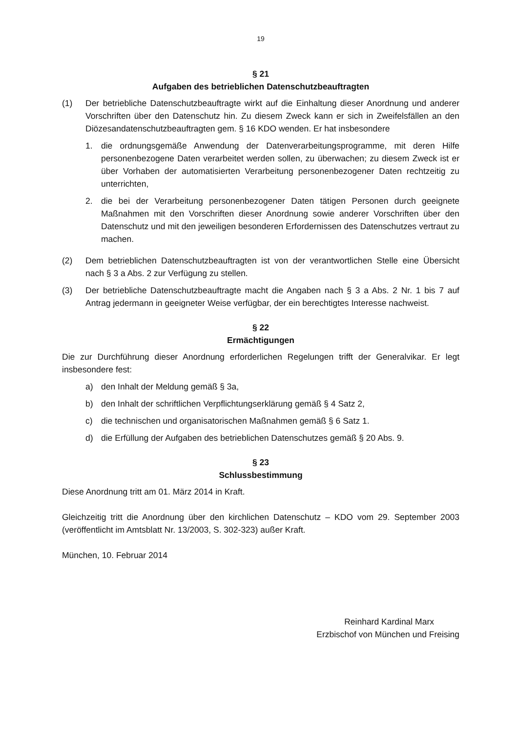19
§ 21
Aufgaben des betrieblichen Datenschutzbeauftragten
(1) Der betriebliche Datenschutzbeauftragte wirkt auf die Einhaltung dieser Anordnung und anderer Vorschriften über den Datenschutz hin. Zu diesem Zweck kann er sich in Zweifelsfällen an den Diözesandatenschutzbeauftragten gem. § 16 KDO wenden. Er hat insbesondere
1. die ordnungsgemäße Anwendung der Datenverarbeitungsprogramme, mit deren Hilfe personenbezogene Daten verarbeitet werden sollen, zu überwachen; zu diesem Zweck ist er über Vorhaben der automatisierten Verarbeitung personenbezogener Daten rechtzeitig zu unterrichten,
2. die bei der Verarbeitung personenbezogener Daten tätigen Personen durch geeignete Maßnahmen mit den Vorschriften dieser Anordnung sowie anderer Vorschriften über den Datenschutz und mit den jeweiligen besonderen Erfordernissen des Datenschutzes vertraut zu machen.
(2) Dem betrieblichen Datenschutzbeauftragten ist von der verantwortlichen Stelle eine Übersicht nach § 3 a Abs. 2 zur Verfügung zu stellen.
(3) Der betriebliche Datenschutzbeauftragte macht die Angaben nach § 3 a Abs. 2 Nr. 1 bis 7 auf Antrag jedermann in geeigneter Weise verfügbar, der ein berechtigtes Interesse nachweist.
§ 22
Ermächtigungen
Die zur Durchführung dieser Anordnung erforderlichen Regelungen trifft der Generalvikar. Er legt insbesondere fest:
a) den Inhalt der Meldung gemäß § 3a,
b) den Inhalt der schriftlichen Verpflichtungserklärung gemäß § 4 Satz 2,
c) die technischen und organisatorischen Maßnahmen gemäß § 6 Satz 1.
d) die Erfüllung der Aufgaben des betrieblichen Datenschutzes gemäß § 20 Abs. 9.
§ 23
Schlussbestimmung
Diese Anordnung tritt am 01. März 2014 in Kraft.
Gleichzeitig tritt die Anordnung über den kirchlichen Datenschutz – KDO vom 29. September 2003 (veröffentlicht im Amtsblatt Nr. 13/2003, S. 302-323) außer Kraft.
München, 10. Februar 2014
Reinhard Kardinal Marx
Erzbischof von München und Freising